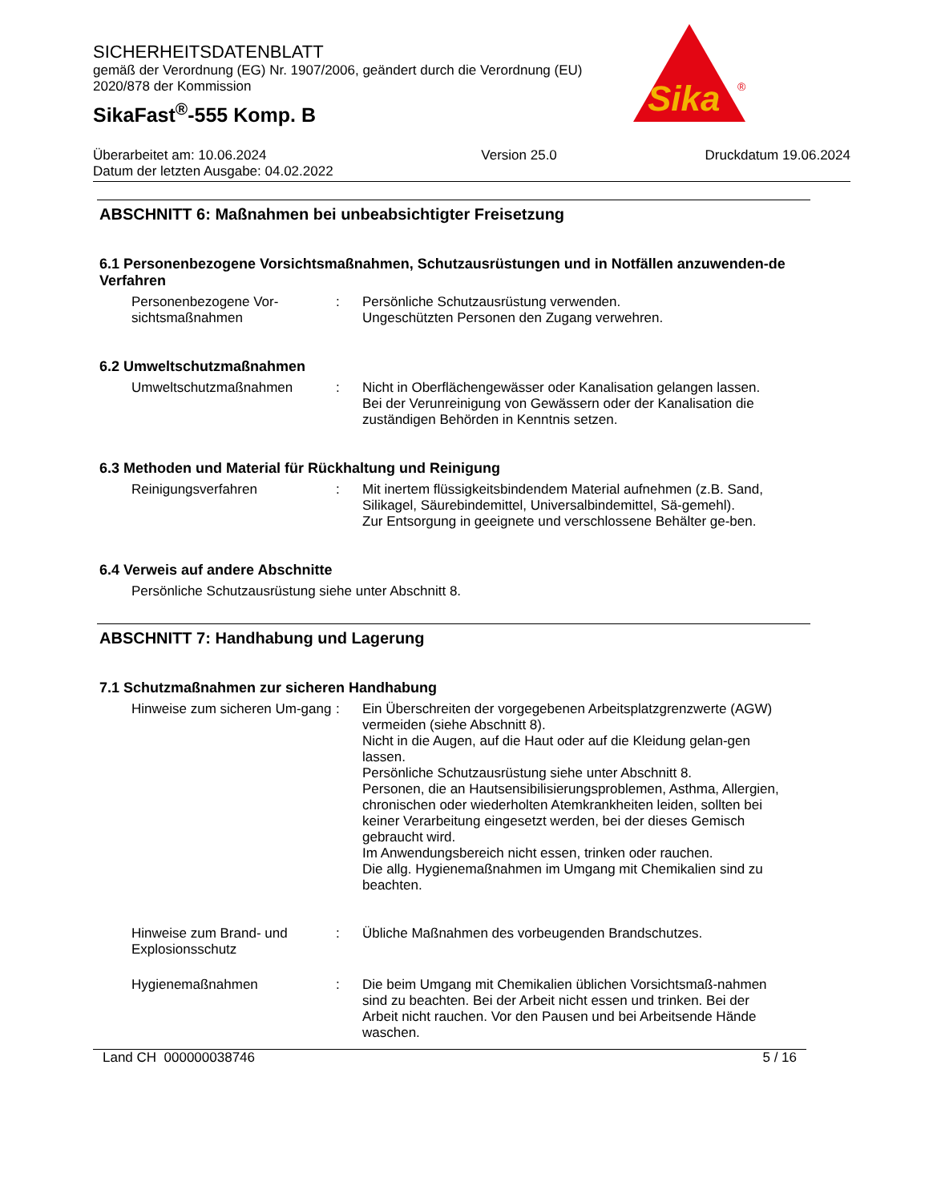SICHERHEITSDATENBLATT
gemäß der Verordnung (EG) Nr. 1907/2006, geändert durch die Verordnung (EU)
2020/878 der Kommission
SikaFast<sup>®</sup>-555 Komp. B
Sika
®
Überarbeitet am: 10.06.2024
Datum der letzten Ausgabe: 04.02.2022
Version 25.0 Druckdatum 19.06.2024
ABSCHNITT 6: Maßnahmen bei unbeabsichtigter Freisetzung
6.1 Personenbezogene Vorsichtsmaßnahmen, Schutzausrüstungen und in Notfällen anzuwenden-de Verfahren
Personenbezogene Vor-sichtsmaßnahmen
: Persönliche Schutzausrüstung verwenden.
Ungeschützten Personen den Zugang verwehren.
6.2 Umweltschutzmaßnahmen
Umweltschutzmaßnahmen : Nicht in Oberflächengewässer oder Kanalisation gelangen lassen.
Bei der Verunreinigung von Gewässern oder der Kanalisation die zuständigen Behörden in Kenntnis setzen.
6.3 Methoden und Material für Rückhaltung und Reinigung
Reinigungsverfahren : Mit inertem flüssigkeitsbindendem Material aufnehmen (z.B. Sand, Silikagel, Säurebindemittel, Universalbindemittel, Sä-gemehl).
Zur Entsorgung in geeignete und verschlossene Behälter ge-ben.
6.4 Verweis auf andere Abschnitte
Persönliche Schutzausrüstung siehe unter Abschnitt 8.
ABSCHNITT 7: Handhabung und Lagerung
7.1 Schutzmaßnahmen zur sicheren Handhabung
Hinweise zum sicheren Um-gang
: Ein Überschreiten der vorgegebenen Arbeitsplatzgrenzwerte (AGW) vermeiden (siehe Abschnitt 8).
Nicht in die Augen, auf die Haut oder auf die Kleidung gelan-gen lassen.
Persönliche Schutzausrüstung siehe unter Abschnitt 8.
Personen, die an Hautsensibilisierungsproblemen, Asthma, Allergien, chronischen oder wiederholten Atemkrankheiten leiden, sollten bei keiner Verarbeitung eingesetzt werden, bei der dieses Gemisch gebraucht wird.
Im Anwendungsbereich nicht essen, trinken oder rauchen.
Die allg. Hygienemaßnahmen im Umgang mit Chemikalien sind zu beachten.
Hinweise zum Brand- und Explosionsschutz
: Übliche Maßnahmen des vorbeugenden Brandschutzes.
Hygienemaßnahmen : Die beim Umgang mit Chemikalien üblichen Vorsichtsmaß-nahmen sind zu beachten. Bei der Arbeit nicht essen und trinken. Bei der Arbeit nicht rauchen. Vor den Pausen und bei Arbeitsende Hände waschen.
Land CH 000000038746 5 / 16